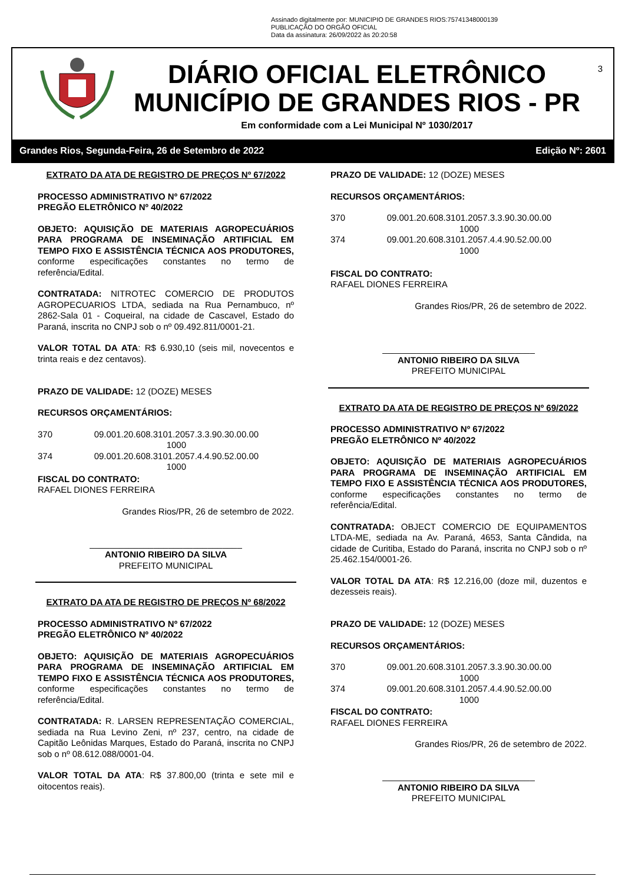Assinado digitalmente por: MUNICIPIO DE GRANDES RIOS:75741348000139
PUBLICAÇÃO DO ORGÃO OFICIAL
Data da assinatura: 26/09/2022 às 20:20:58
DIÁRIO OFICIAL ELETRÔNICO
MUNICÍPIO DE GRANDES RIOS - PR
3
Em conformidade com a Lei Municipal Nº 1030/2017
Grandes Rios, Segunda-Feira, 26 de Setembro de 2022 Edição Nº: 2601
EXTRATO DA ATA DE REGISTRO DE PREÇOS Nº 67/2022
PROCESSO ADMINISTRATIVO Nº 67/2022
PREGÃO ELETRÔNICO Nº 40/2022
OBJETO: AQUISIÇÃO DE MATERIAIS AGROPECUÁRIOS PARA PROGRAMA DE INSEMINAÇÃO ARTIFICIAL EM TEMPO FIXO E ASSISTÊNCIA TÉCNICA AOS PRODUTORES, conforme especificações constantes no termo de referência/Edital.
CONTRATADA: NITROTEC COMERCIO DE PRODUTOS AGROPECUARIOS LTDA, sediada na Rua Pernambuco, nº 2862-Sala 01 - Coqueiral, na cidade de Cascavel, Estado do Paraná, inscrita no CNPJ sob o nº 09.492.811/0001-21.
VALOR TOTAL DA ATA: R$ 6.930,10 (seis mil, novecentos e trinta reais e dez centavos).
PRAZO DE VALIDADE: 12 (DOZE) MESES
RECURSOS ORÇAMENTÁRIOS:
| 370 | 09.001.20.608.3101.2057.3.3.90.30.00.00 1000 |
| 374 | 09.001.20.608.3101.2057.4.4.90.52.00.00 1000 |
FISCAL DO CONTRATO:
RAFAEL DIONES FERREIRA
Grandes Rios/PR, 26 de setembro de 2022.
_______________________________
ANTONIO RIBEIRO DA SILVA
PREFEITO MUNICIPAL
EXTRATO DA ATA DE REGISTRO DE PREÇOS Nº 68/2022
PROCESSO ADMINISTRATIVO Nº 67/2022
PREGÃO ELETRÔNICO Nº 40/2022
OBJETO: AQUISIÇÃO DE MATERIAIS AGROPECUÁRIOS PARA PROGRAMA DE INSEMINAÇÃO ARTIFICIAL EM TEMPO FIXO E ASSISTÊNCIA TÉCNICA AOS PRODUTORES, conforme especificações constantes no termo de referência/Edital.
CONTRATADA: R. LARSEN REPRESENTAÇÃO COMERCIAL, sediada na Rua Levino Zeni, nº 237, centro, na cidade de Capitão Leônidas Marques, Estado do Paraná, inscrita no CNPJ sob o nº 08.612.088/0001-04.
VALOR TOTAL DA ATA: R$ 37.800,00 (trinta e sete mil e oitocentos reais).
PRAZO DE VALIDADE: 12 (DOZE) MESES
RECURSOS ORÇAMENTÁRIOS:
| 370 | 09.001.20.608.3101.2057.3.3.90.30.00.00 1000 |
| 374 | 09.001.20.608.3101.2057.4.4.90.52.00.00 1000 |
FISCAL DO CONTRATO:
RAFAEL DIONES FERREIRA
Grandes Rios/PR, 26 de setembro de 2022.
_______________________________
ANTONIO RIBEIRO DA SILVA
PREFEITO MUNICIPAL
EXTRATO DA ATA DE REGISTRO DE PREÇOS Nº 69/2022
PROCESSO ADMINISTRATIVO Nº 67/2022
PREGÃO ELETRÔNICO Nº 40/2022
OBJETO: AQUISIÇÃO DE MATERIAIS AGROPECUÁRIOS PARA PROGRAMA DE INSEMINAÇÃO ARTIFICIAL EM TEMPO FIXO E ASSISTÊNCIA TÉCNICA AOS PRODUTORES, conforme especificações constantes no termo de referência/Edital.
CONTRATADA: OBJECT COMERCIO DE EQUIPAMENTOS LTDA-ME, sediada na Av. Paraná, 4653, Santa Cândida, na cidade de Curitiba, Estado do Paraná, inscrita no CNPJ sob o nº 25.462.154/0001-26.
VALOR TOTAL DA ATA: R$ 12.216,00 (doze mil, duzentos e dezesseis reais).
PRAZO DE VALIDADE: 12 (DOZE) MESES
RECURSOS ORÇAMENTÁRIOS:
| 370 | 09.001.20.608.3101.2057.3.3.90.30.00.00 1000 |
| 374 | 09.001.20.608.3101.2057.4.4.90.52.00.00 1000 |
FISCAL DO CONTRATO:
RAFAEL DIONES FERREIRA
Grandes Rios/PR, 26 de setembro de 2022.
_______________________________
ANTONIO RIBEIRO DA SILVA
PREFEITO MUNICIPAL